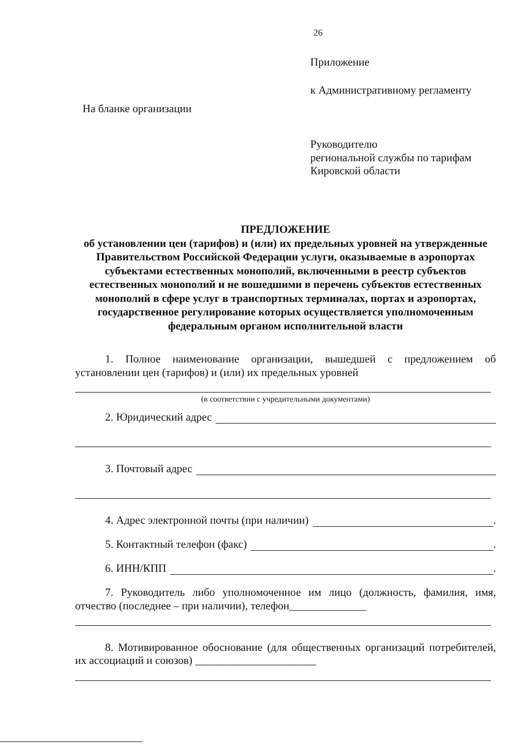26
Приложение
к Административному регламенту
На бланке организации
Руководителю
региональной службы по тарифам
Кировской области
ПРЕДЛОЖЕНИЕ
об установлении цен (тарифов) и (или) их предельных уровней на утвержденные Правительством Российской Федерации услуги, оказываемые в аэропортах субъектами естественных монополий, включенными в реестр субъектов естественных монополий и не вошедшими в перечень субъектов естественных монополий в сфере услуг в транспортных терминалах, портах и аэропортах, государственное регулирование которых осуществляется уполномоченным федеральным органом исполнительной власти
1. Полное наименование организации, вышедшей с предложением об установлении цен (тарифов) и (или) их предельных уровней
(в соответствии с учредительными документами)
2. Юридический адрес
3. Почтовый адрес
4. Адрес электронной почты (при наличии) .
5. Контактный телефон (факс) .
6. ИНН/КПП .
7. Руководитель либо уполномоченное им лицо (должность, фамилия, имя, отчество (последнее – при наличии), телефон______________
8. Мотивированное обоснование (для общественных организаций потребителей, их ассоциаций и союзов) ______________________